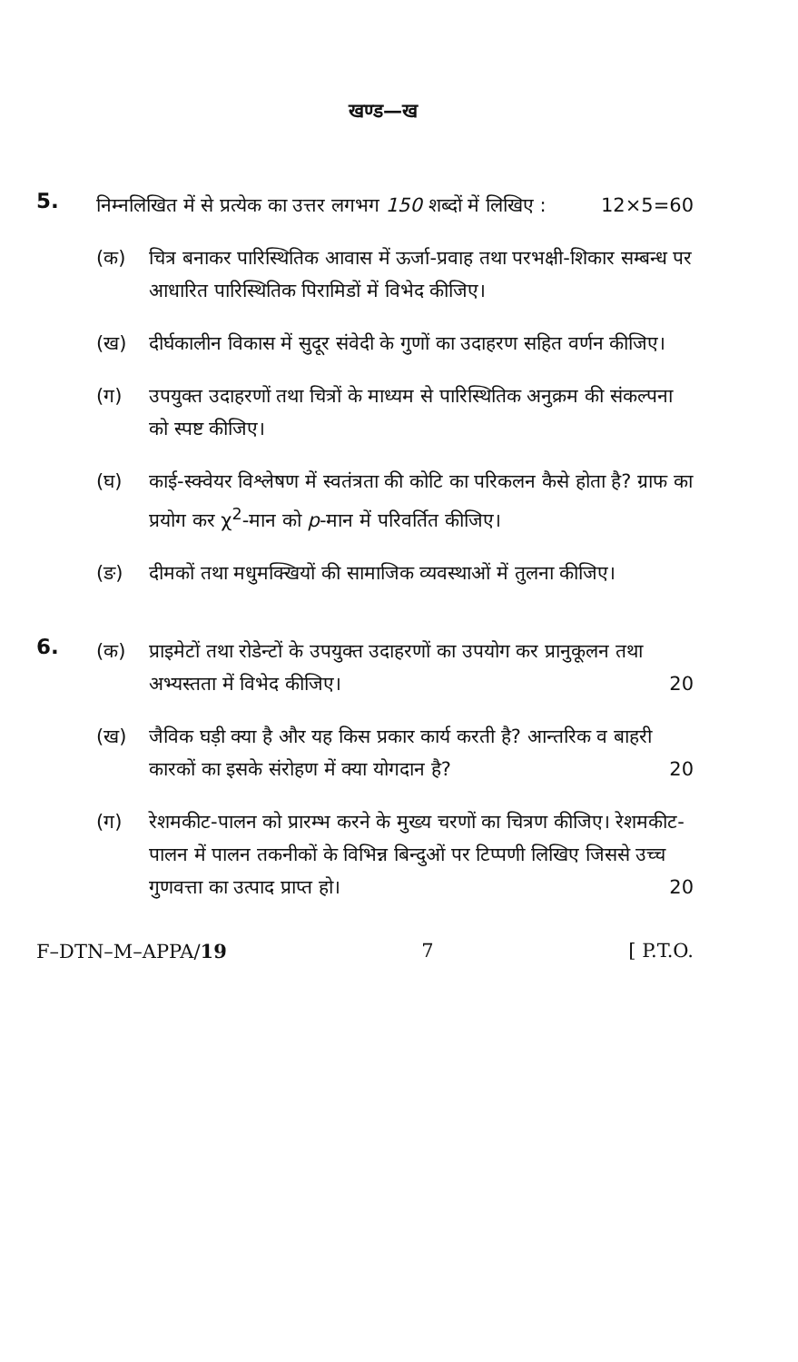खण्ड—ख
5.
निम्नलिखित में से प्रत्येक का उत्तर लगभग 150 शब्दों में लिखिए : 12×5=60
(क) चित्र बनाकर पारिस्थितिक आवास में ऊर्जा-प्रवाह तथा परभक्षी-शिकार सम्बन्ध पर आधारित पारिस्थितिक पिरामिडों में विभेद कीजिए।
(ख) दीर्घकालीन विकास में सुदूर संवेदी के गुणों का उदाहरण सहित वर्णन कीजिए।
(ग) उपयुक्त उदाहरणों तथा चित्रों के माध्यम से पारिस्थितिक अनुक्रम की संकल्पना को स्पष्ट कीजिए।
(घ) काई-स्क्वेयर विश्लेषण में स्वतंत्रता की कोटि का परिकलन कैसे होता है? ग्राफ का प्रयोग कर χ<sup>2</sup>-मान को p-मान में परिवर्तित कीजिए।
(ङ) दीमकों तथा मधुमक्खियों की सामाजिक व्यवस्थाओं में तुलना कीजिए।
6.
(क) प्राइमेटों तथा रोडेन्टों के उपयुक्त उदाहरणों का उपयोग कर प्रानुकूलन तथा अभ्यस्तता में विभेद कीजिए। 20
(ख) जैविक घड़ी क्या है और यह किस प्रकार कार्य करती है? आन्तरिक व बाहरी कारकों का इसके संरोहण में क्या योगदान है? 20
(ग) रेशमकीट-पालन को प्रारम्भ करने के मुख्य चरणों का चित्रण कीजिए। रेशमकीट-पालन में पालन तकनीकों के विभिन्न बिन्दुओं पर टिप्पणी लिखिए जिससे उच्च गुणवत्ता का उत्पाद प्राप्त हो। 20
F–DTN–M–APPA/19 7 [ P.T.O.